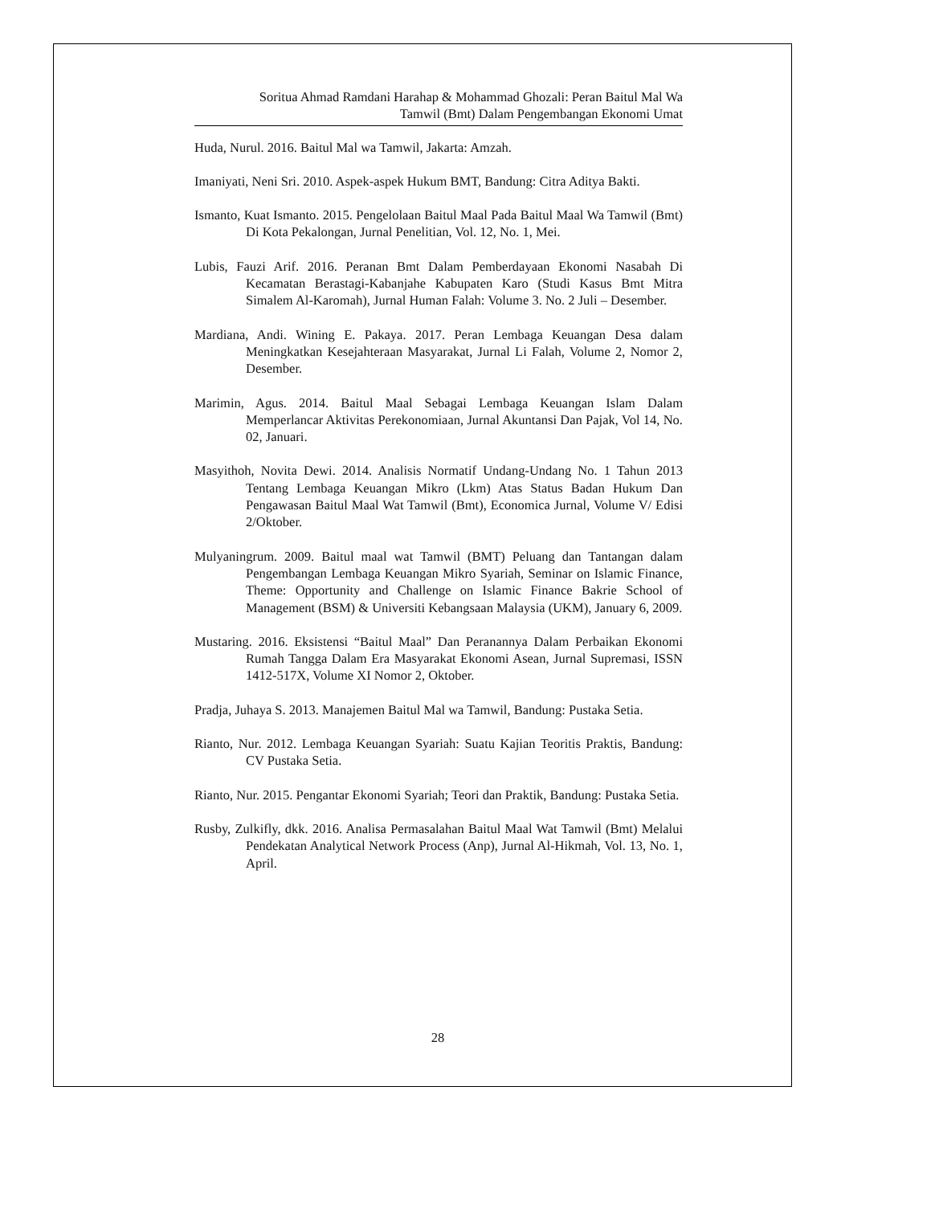Soritua Ahmad Ramdani Harahap & Mohammad Ghozali: Peran Baitul Mal Wa
Tamwil (Bmt) Dalam Pengembangan Ekonomi Umat
Huda, Nurul. 2016. Baitul Mal wa Tamwil, Jakarta: Amzah.
Imaniyati, Neni Sri. 2010. Aspek-aspek Hukum BMT, Bandung: Citra Aditya Bakti.
Ismanto, Kuat Ismanto. 2015. Pengelolaan Baitul Maal Pada Baitul Maal Wa Tamwil (Bmt) Di Kota Pekalongan, Jurnal Penelitian, Vol. 12, No. 1, Mei.
Lubis, Fauzi Arif. 2016. Peranan Bmt Dalam Pemberdayaan Ekonomi Nasabah Di Kecamatan Berastagi-Kabanjahe Kabupaten Karo (Studi Kasus Bmt Mitra Simalem Al-Karomah), Jurnal Human Falah: Volume 3. No. 2 Juli – Desember.
Mardiana, Andi. Wining E. Pakaya. 2017. Peran Lembaga Keuangan Desa dalam Meningkatkan Kesejahteraan Masyarakat, Jurnal Li Falah, Volume 2, Nomor 2, Desember.
Marimin, Agus. 2014. Baitul Maal Sebagai Lembaga Keuangan Islam Dalam Memperlancar Aktivitas Perekonomiaan, Jurnal Akuntansi Dan Pajak, Vol 14, No. 02, Januari.
Masyithoh, Novita Dewi. 2014. Analisis Normatif Undang-Undang No. 1 Tahun 2013 Tentang Lembaga Keuangan Mikro (Lkm) Atas Status Badan Hukum Dan Pengawasan Baitul Maal Wat Tamwil (Bmt), Economica Jurnal, Volume V/ Edisi 2/Oktober.
Mulyaningrum. 2009. Baitul maal wat Tamwil (BMT) Peluang dan Tantangan dalam Pengembangan Lembaga Keuangan Mikro Syariah, Seminar on Islamic Finance, Theme: Opportunity and Challenge on Islamic Finance Bakrie School of Management (BSM) & Universiti Kebangsaan Malaysia (UKM), January 6, 2009.
Mustaring. 2016. Eksistensi “Baitul Maal” Dan Peranannya Dalam Perbaikan Ekonomi Rumah Tangga Dalam Era Masyarakat Ekonomi Asean, Jurnal Supremasi, ISSN 1412-517X, Volume XI Nomor 2, Oktober.
Pradja, Juhaya S. 2013. Manajemen Baitul Mal wa Tamwil, Bandung: Pustaka Setia.
Rianto, Nur. 2012. Lembaga Keuangan Syariah: Suatu Kajian Teoritis Praktis, Bandung: CV Pustaka Setia.
Rianto, Nur. 2015. Pengantar Ekonomi Syariah; Teori dan Praktik, Bandung: Pustaka Setia.
Rusby, Zulkifly, dkk. 2016. Analisa Permasalahan Baitul Maal Wat Tamwil (Bmt) Melalui Pendekatan Analytical Network Process (Anp), Jurnal Al-Hikmah, Vol. 13, No. 1, April.
28